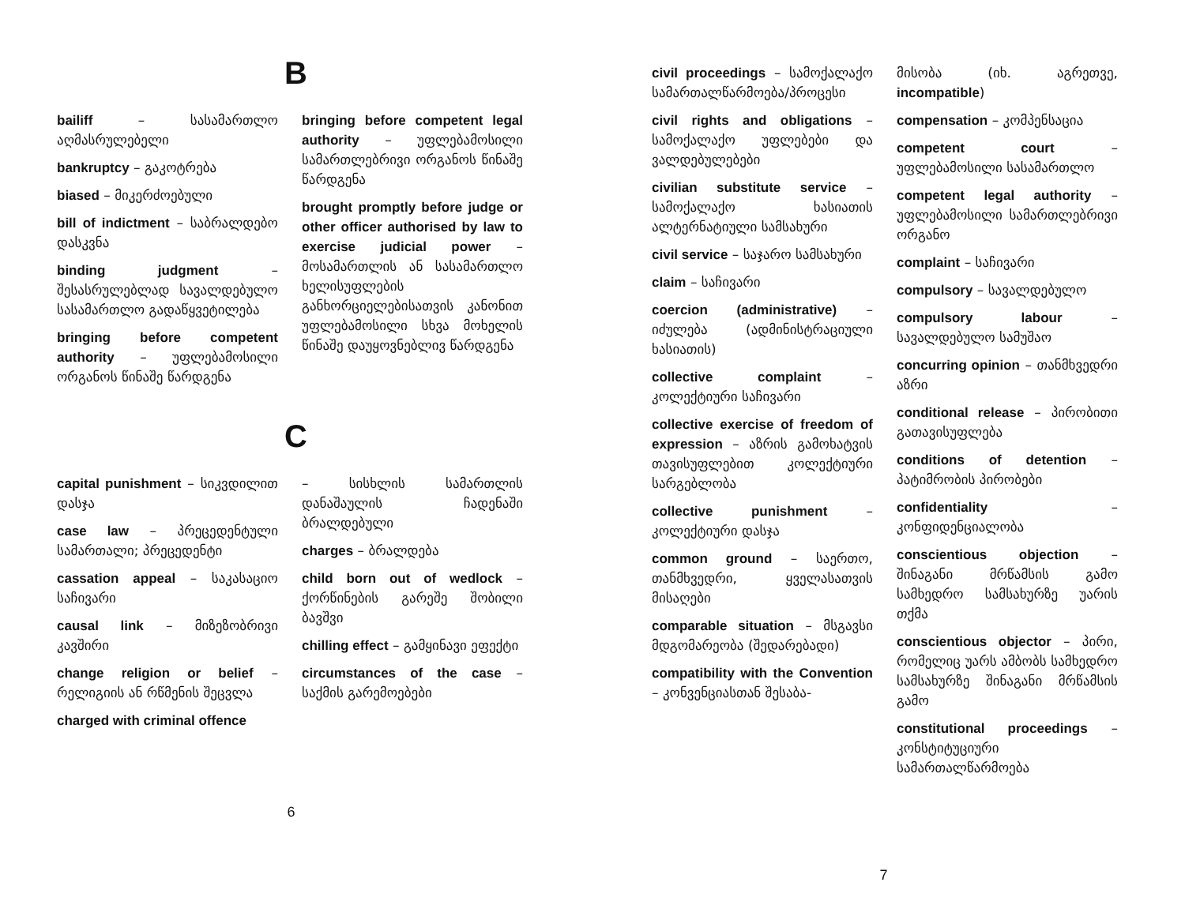B
bailiff – სასამართლო აღმასრულებელი
bankruptcy – გაკოტრება
biased – მიკერძოებული
bill of indictment – საბრალდებო დასკვნა
binding judgment – შესასრულებლად სავალდებულო სასამართლო გადაწყვეტილება
bringing before competent authority – უფლებამოსილი ორგანოს წინაშე წარდგენა
bringing before competent legal authority – უფლებამოსილი სამართლებრივი ორგანოს წინაშე წარდგენა
brought promptly before judge or other officer authorised by law to exercise judicial power – მოსამართლის ან სასამართლო ხელისუფლების განხორციელებისათვის კანონით უფლებამოსილი სხვა მოხელის წინაშე დაუყოვნებლივ წარდგენა
C
capital punishment – სიკვდილით დასჯა
case law – პრეცედენტული სამართალი; პრეცედენტი
cassation appeal – საკასაციო საჩივარი
causal link – მიზეზობრივი კავშირი
change religion or belief – რელიგიის ან რწმენის შეცვლა
charged with criminal offence
– სისხლის სამართლის დანაშაულის ჩადენაში ბრალდებული
charges – ბრალდება
child born out of wedlock – ქორწინების გარეშე შობილი ბავშვი
chilling effect – გამყინავი ეფექტი
circumstances of the case – საქმის გარემოებები
6
civil proceedings – სამოქალაქო სამართალწარმოება/პროცესი
civil rights and obligations – სამოქალაქო უფლებები და ვალდებულებები
civilian substitute service – სამოქალაქო ხასიათის ალტერნატიული სამსახური
civil service – საჯარო სამსახური
claim – საჩივარი
coercion (administrative) – იძულება (ადმინისტრაციული ხასიათის)
collective complaint – კოლექტიური საჩივარი
collective exercise of freedom of expression – აზრის გამოხატვის თავისუფლებით კოლექტიური სარგებლობა
collective punishment – კოლექტიური დასჯა
common ground – საერთო, თანმხვედრი, ყველასათვის მისაღები
comparable situation – მსგავსი მდგომარეობა (შედარებადი)
compatibility with the Convention – კონვენციასთან შესაბა-
მისობა (იხ. აგრეთვე, incompatible)
compensation – კომპენსაცია
competent court – უფლებამოსილი სასამართლო
competent legal authority – უფლებამოსილი სამართლებრივი ორგანო
complaint – საჩივარი
compulsory – სავალდებულო
compulsory labour – სავალდებულო სამუშაო
concurring opinion – თანმხვედრი აზრი
conditional release – პირობითი გათავისუფლება
conditions of detention – პატიმრობის პირობები
confidentiality – კონფიდენციალობა
conscientious objection – შინაგანი მრწამსის გამო სამხედრო სამსახურზე უარის თქმა
conscientious objector – პირი, რომელიც უარს ამბობს სამხედრო სამსახურზე შინაგანი მრწამსის გამო
constitutional proceedings – კონსტიტუციური სამართალწარმოება
7